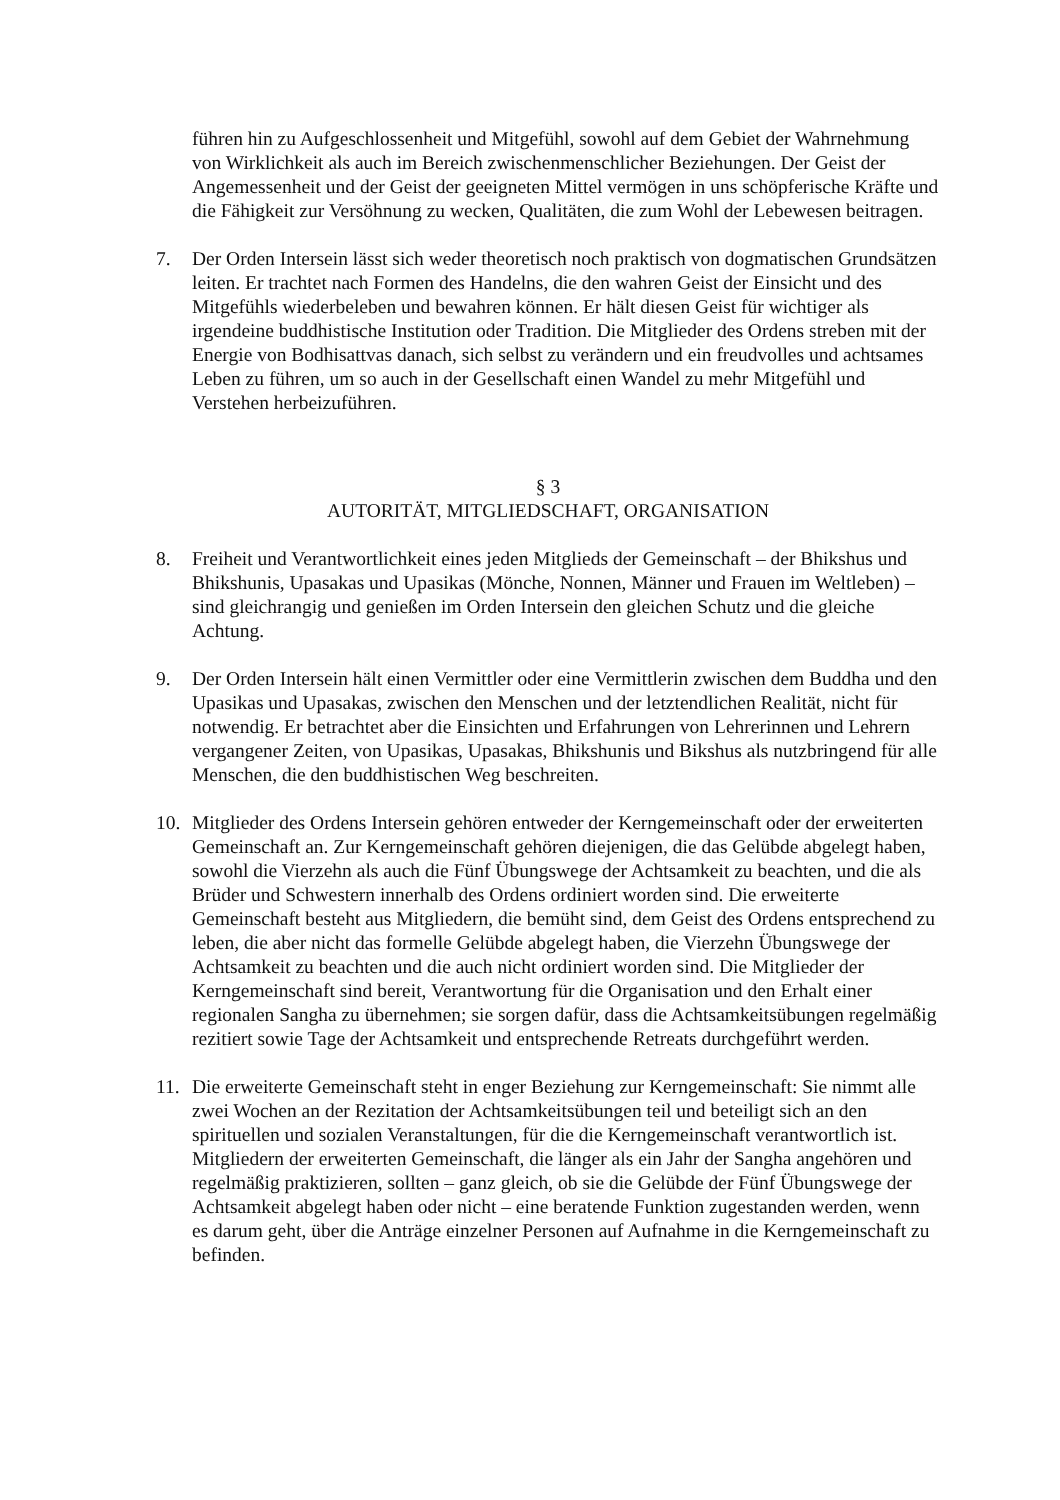führen hin zu Aufgeschlossenheit und Mitgefühl, sowohl auf dem Gebiet der Wahrnehmung von Wirklichkeit als auch im Bereich zwischenmenschlicher Beziehungen. Der Geist der Angemessenheit und der Geist der geeigneten Mittel vermögen in uns schöpferische Kräfte und die Fähigkeit zur Versöhnung zu wecken, Qualitäten, die zum Wohl der Lebewesen beitragen.
7. Der Orden Intersein lässt sich weder theoretisch noch praktisch von dogmatischen Grundsätzen leiten. Er trachtet nach Formen des Handelns, die den wahren Geist der Einsicht und des Mitgefühls wiederbeleben und bewahren können. Er hält diesen Geist für wichtiger als irgendeine buddhistische Institution oder Tradition. Die Mitglieder des Ordens streben mit der Energie von Bodhisattvas danach, sich selbst zu verändern und ein freudvolles und achtsames Leben zu führen, um so auch in der Gesellschaft einen Wandel zu mehr Mitgefühl und Verstehen herbeizuführen.
§ 3
AUTORITÄT, MITGLIEDSCHAFT, ORGANISATION
8. Freiheit und Verantwortlichkeit eines jeden Mitglieds der Gemeinschaft – der Bhikshus und Bhikshunis, Upasakas und Upasikas (Mönche, Nonnen, Männer und Frauen im Weltleben) – sind gleichrangig und genießen im Orden Intersein den gleichen Schutz und die gleiche Achtung.
9. Der Orden Intersein hält einen Vermittler oder eine Vermittlerin zwischen dem Buddha und den Upasikas und Upasakas, zwischen den Menschen und der letztendlichen Realität, nicht für notwendig. Er betrachtet aber die Einsichten und Erfahrungen von Lehrerinnen und Lehrern vergangener Zeiten, von Upasikas, Upasakas, Bhikshunis und Bikshus als nutzbringend für alle Menschen, die den buddhistischen Weg beschreiten.
10. Mitglieder des Ordens Intersein gehören entweder der Kerngemeinschaft oder der erweiterten Gemeinschaft an. Zur Kerngemeinschaft gehören diejenigen, die das Gelübde abgelegt haben, sowohl die Vierzehn als auch die Fünf Übungswege der Achtsamkeit zu beachten, und die als Brüder und Schwestern innerhalb des Ordens ordiniert worden sind. Die erweiterte Gemeinschaft besteht aus Mitgliedern, die bemüht sind, dem Geist des Ordens entsprechend zu leben, die aber nicht das formelle Gelübde abgelegt haben, die Vierzehn Übungswege der Achtsamkeit zu beachten und die auch nicht ordiniert worden sind. Die Mitglieder der Kerngemeinschaft sind bereit, Verantwortung für die Organisation und den Erhalt einer regionalen Sangha zu übernehmen; sie sorgen dafür, dass die Achtsamkeitsübungen regelmäßig rezitiert sowie Tage der Achtsamkeit und entsprechende Retreats durchgeführt werden.
11. Die erweiterte Gemeinschaft steht in enger Beziehung zur Kerngemeinschaft: Sie nimmt alle zwei Wochen an der Rezitation der Achtsamkeitsübungen teil und beteiligt sich an den spirituellen und sozialen Veranstaltungen, für die die Kerngemeinschaft verantwortlich ist. Mitgliedern der erweiterten Gemeinschaft, die länger als ein Jahr der Sangha angehören und regelmäßig praktizieren, sollten – ganz gleich, ob sie die Gelübde der Fünf Übungswege der Achtsamkeit abgelegt haben oder nicht – eine beratende Funktion zugestanden werden, wenn es darum geht, über die Anträge einzelner Personen auf Aufnahme in die Kerngemeinschaft zu befinden.